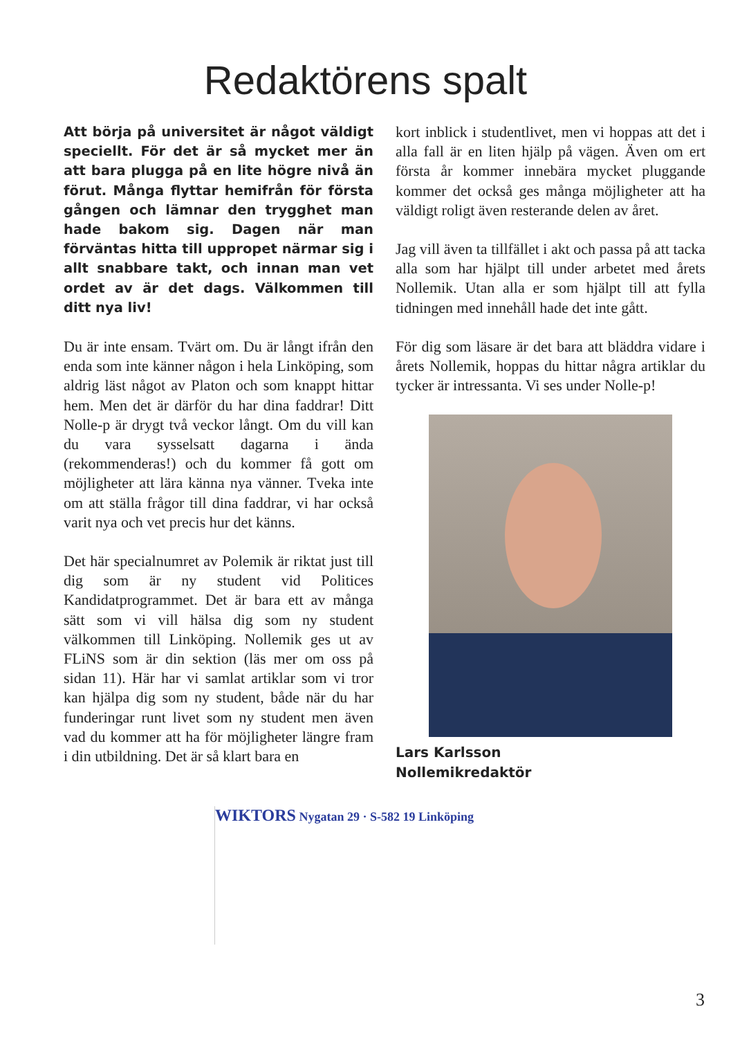Redaktörens spalt
Att börja på universitet är något väldigt speciellt. För det är så mycket mer än att bara plugga på en lite högre nivå än förut. Många flyttar hemifrån för första gången och lämnar den trygghet man hade bakom sig. Dagen när man förväntas hitta till uppropet närmar sig i allt snabbare takt, och innan man vet ordet av är det dags. Välkommen till ditt nya liv!
Du är inte ensam. Tvärt om. Du är långt ifrån den enda som inte känner någon i hela Linköping, som aldrig läst något av Platon och som knappt hittar hem. Men det är därför du har dina faddrar! Ditt Nolle-p är drygt två veckor långt. Om du vill kan du vara sysselsatt dagarna i ända (rekommenderas!) och du kommer få gott om möjligheter att lära känna nya vänner. Tveka inte om att ställa frågor till dina faddrar, vi har också varit nya och vet precis hur det känns.
Det här specialnumret av Polemik är riktat just till dig som är ny student vid Politices Kandidatprogrammet. Det är bara ett av många sätt som vi vill hälsa dig som ny student välkommen till Linköping. Nollemik ges ut av FLiNS som är din sektion (läs mer om oss på sidan 11). Här har vi samlat artiklar som vi tror kan hjälpa dig som ny student, både när du har funderingar runt livet som ny student men även vad du kommer att ha för möjligheter längre fram i din utbildning. Det är så klart bara en
kort inblick i studentlivet, men vi hoppas att det i alla fall är en liten hjälp på vägen. Även om ert första år kommer innebära mycket pluggande kommer det också ges många möjligheter att ha väldigt roligt även resterande delen av året.
Jag vill även ta tillfället i akt och passa på att tacka alla som har hjälpt till under arbetet med årets Nollemik. Utan alla er som hjälpt till att fylla tidningen med innehåll hade det inte gått.
För dig som läsare är det bara att bläddra vidare i årets Nollemik, hoppas du hittar några artiklar du tycker är intressanta. Vi ses under Nolle-p!
Lars Karlsson
Nollemikredaktör
WIKTORS Nygatan 29 · S-582 19 Linköping
3